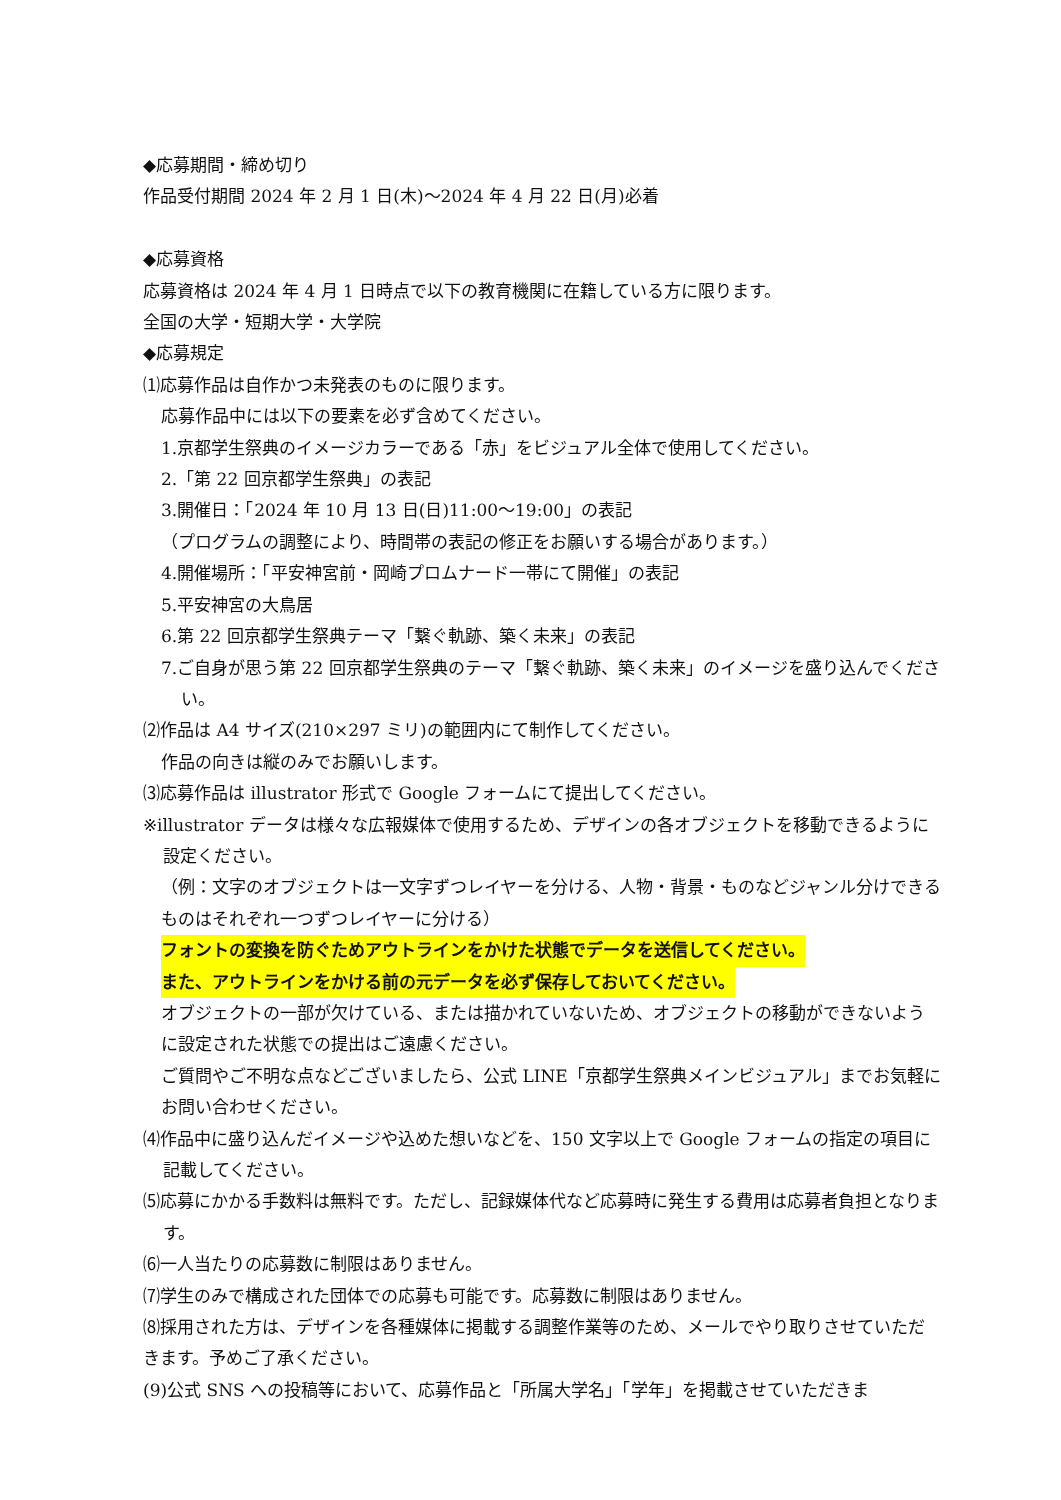◆応募期間・締め切り
作品受付期間 2024 年 2 月 1 日(木)～2024 年 4 月 22 日(月)必着
◆応募資格
応募資格は 2024 年 4 月 1 日時点で以下の教育機関に在籍している方に限ります。
全国の大学・短期大学・大学院
◆応募規定
⑴応募作品は自作かつ未発表のものに限ります。
応募作品中には以下の要素を必ず含めてください。
1.京都学生祭典のイメージカラーである「赤」をビジュアル全体で使用してください。
2.「第 22 回京都学生祭典」の表記
3.開催日：「2024 年 10 月 13 日(日)11:00～19:00」の表記
（プログラムの調整により、時間帯の表記の修正をお願いする場合があります。）
4.開催場所：「平安神宮前・岡崎プロムナード一帯にて開催」の表記
5.平安神宮の大鳥居
6.第 22 回京都学生祭典テーマ「繋ぐ軌跡、築く未来」の表記
7.ご自身が思う第 22 回京都学生祭典のテーマ「繋ぐ軌跡、築く未来」のイメージを盛り込んでください。
⑵作品は A4 サイズ(210×297 ミリ)の範囲内にて制作してください。
作品の向きは縦のみでお願いします。
⑶応募作品は illustrator 形式で Google フォームにて提出してください。
※illustrator データは様々な広報媒体で使用するため、デザインの各オブジェクトを移動できるように設定ください。
（例：文字のオブジェクトは一文字ずつレイヤーを分ける、人物・背景・ものなどジャンル分けできるものはそれぞれ一つずつレイヤーに分ける）
フォントの変換を防ぐためアウトラインをかけた状態でデータを送信してください。
また、アウトラインをかける前の元データを必ず保存しておいてください。
オブジェクトの一部が欠けている、または描かれていないため、オブジェクトの移動ができないように設定された状態での提出はご遠慮ください。
ご質問やご不明な点などございましたら、公式 LINE「京都学生祭典メインビジュアル」までお気軽にお問い合わせください。
⑷作品中に盛り込んだイメージや込めた想いなどを、150 文字以上で Google フォームの指定の項目に記載してください。
⑸応募にかかる手数料は無料です。ただし、記録媒体代など応募時に発生する費用は応募者負担となります。
⑹一人当たりの応募数に制限はありません。
⑺学生のみで構成された団体での応募も可能です。応募数に制限はありません。
⑻採用された方は、デザインを各種媒体に掲載する調整作業等のため、メールでやり取りさせていただきます。予めご了承ください。
(9)公式 SNS への投稿等において、応募作品と「所属大学名」「学年」を掲載させていただきま